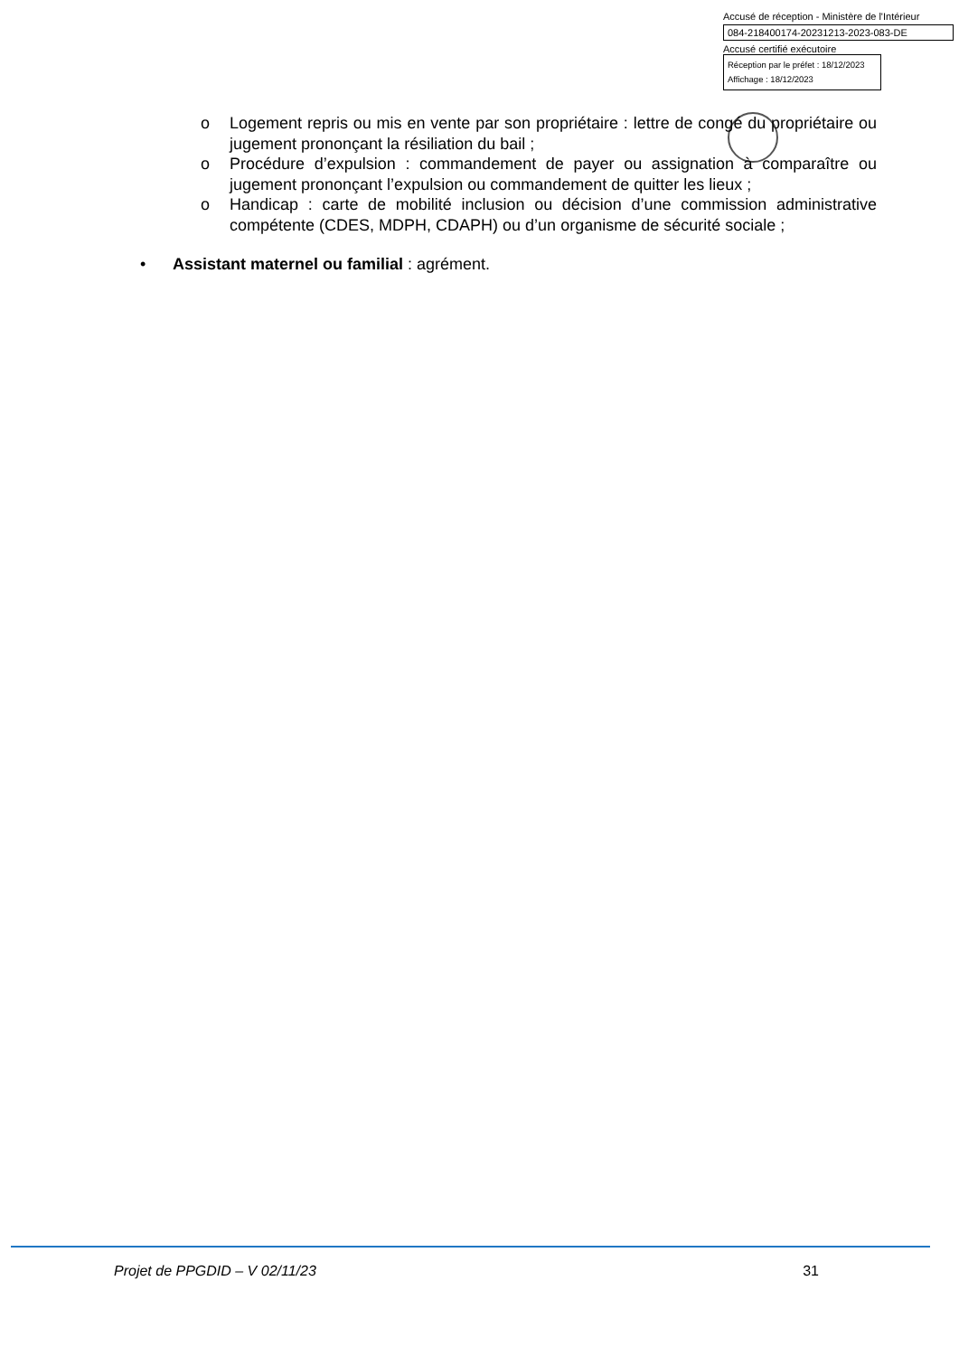Accusé de réception - Ministère de l'Intérieur
084-218400174-20231213-2023-083-DE
Accusé certifié exécutoire
Réception par le préfet : 18/12/2023
Affichage : 18/12/2023
o Logement repris ou mis en vente par son propriétaire : lettre de congé du propriétaire ou jugement prononçant la résiliation du bail ;
o Procédure d’expulsion : commandement de payer ou assignation à comparaître ou jugement prononçant l’expulsion ou commandement de quitter les lieux ;
o Handicap : carte de mobilité inclusion ou décision d’une commission administrative compétente (CDES, MDPH, CDAPH) ou d’un organisme de sécurité sociale ;
• Assistant maternel ou familial : agrément.
Projet de PPGDID – V 02/11/23 31